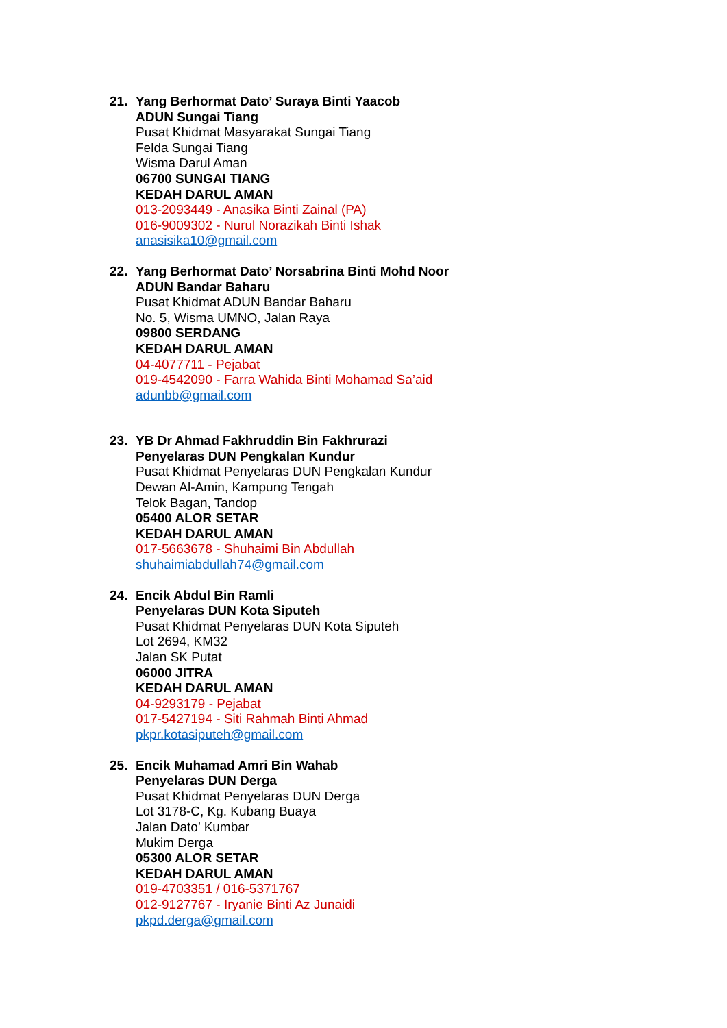21. Yang Berhormat Dato’ Suraya Binti Yaacob
ADUN Sungai Tiang
Pusat Khidmat Masyarakat Sungai Tiang
Felda Sungai Tiang
Wisma Darul Aman
06700 SUNGAI TIANG
KEDAH DARUL AMAN
013-2093449 - Anasika Binti Zainal (PA)
016-9009302 - Nurul Norazikah Binti Ishak
anasisika10@gmail.com
22. Yang Berhormat Dato’ Norsabrina Binti Mohd Noor
ADUN Bandar Baharu
Pusat Khidmat ADUN Bandar Baharu
No. 5, Wisma UMNO, Jalan Raya
09800 SERDANG
KEDAH DARUL AMAN
04-4077711 - Pejabat
019-4542090 - Farra Wahida Binti Mohamad Sa’aid
adunbb@gmail.com
23. YB Dr Ahmad Fakhruddin Bin Fakhrurazi
Penyelaras DUN Pengkalan Kundur
Pusat Khidmat Penyelaras DUN Pengkalan Kundur
Dewan Al-Amin, Kampung Tengah
Telok Bagan, Tandop
05400 ALOR SETAR
KEDAH DARUL AMAN
017-5663678 - Shuhaimi Bin Abdullah
shuhaimiabdullah74@gmail.com
24. Encik Abdul Bin Ramli
Penyelaras DUN Kota Siputeh
Pusat Khidmat Penyelaras DUN Kota Siputeh
Lot 2694, KM32
Jalan SK Putat
06000 JITRA
KEDAH DARUL AMAN
04-9293179 - Pejabat
017-5427194 - Siti Rahmah Binti Ahmad
pkpr.kotasiputeh@gmail.com
25. Encik Muhamad Amri Bin Wahab
Penyelaras DUN Derga
Pusat Khidmat Penyelaras DUN Derga
Lot 3178-C, Kg. Kubang Buaya
Jalan Dato’ Kumbar
Mukim Derga
05300 ALOR SETAR
KEDAH DARUL AMAN
019-4703351 / 016-5371767
012-9127767 - Iryanie Binti Az Junaidi
pkpd.derga@gmail.com